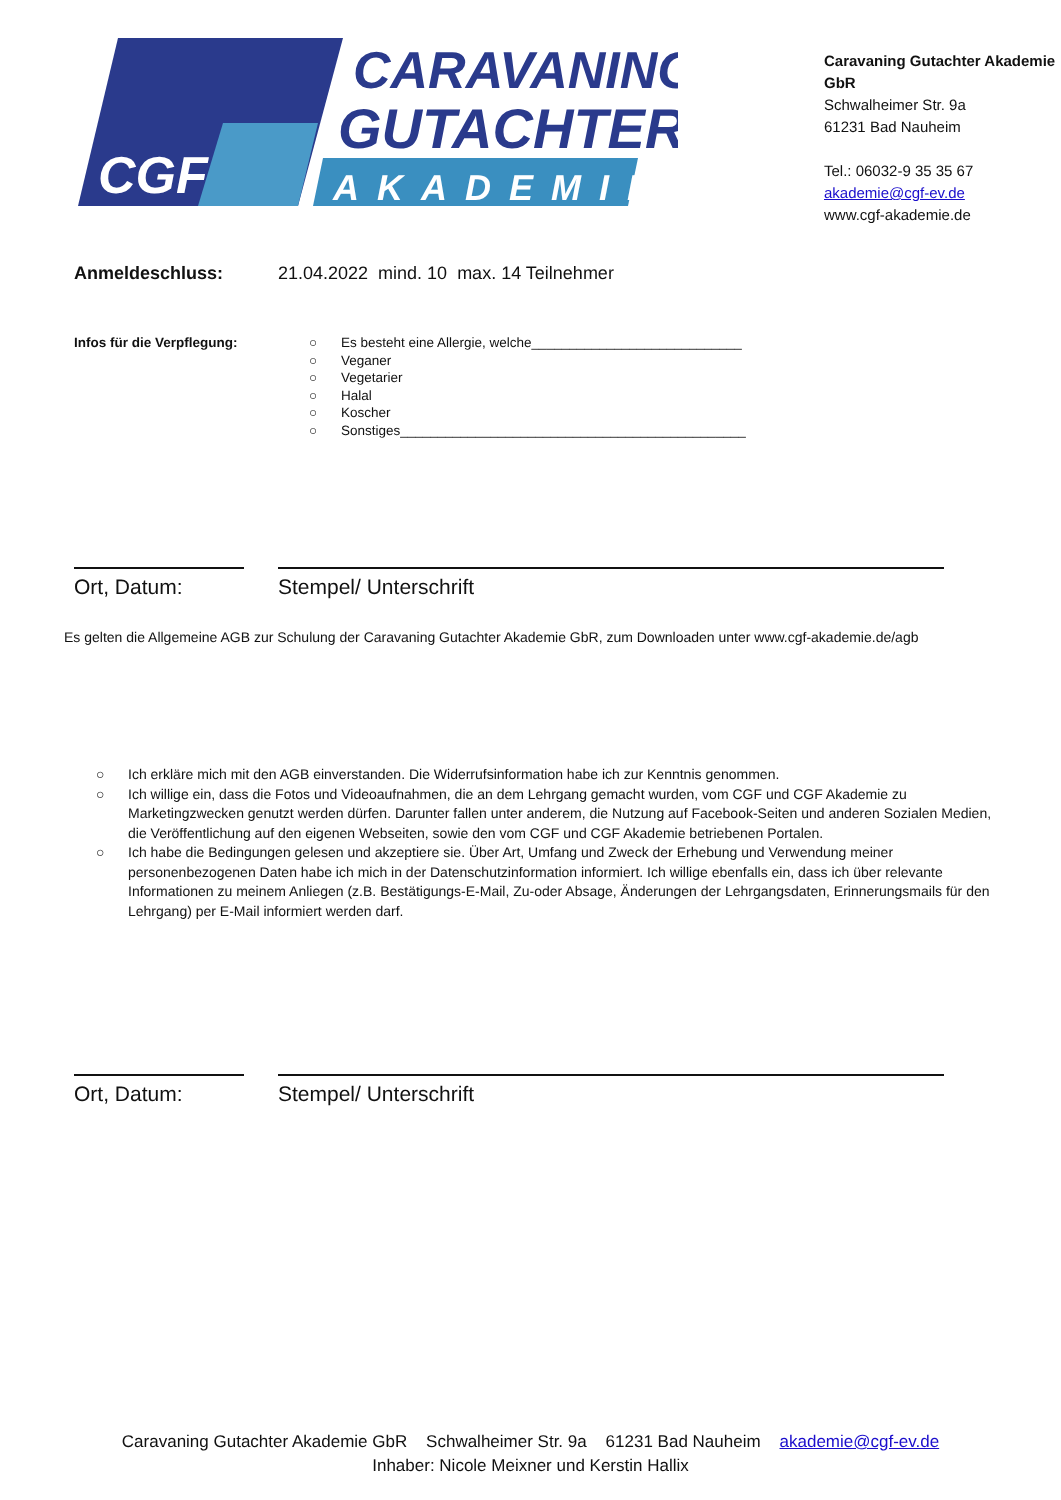CGF
CARAVANING-
GUTACHTER
AKADEMIE
Caravaning Gutachter Akademie GbR
Schwalheimer Str. 9a
61231 Bad Nauheim
Tel.: 06032-9 35 35 67
akademie@cgf-ev.de
www.cgf-akademie.de
Anmeldeschluss: 21.04.2022 mind. 10 max. 14 Teilnehmer
Infos für die Verpflegung: ○ Es besteht eine Allergie, welche____________________________
○ Veganer
○ Vegetarier
○ Halal
○ Koscher
○ Sonstiges______________________________________________
Ort, Datum: Stempel/ Unterschrift
Es gelten die Allgemeine AGB zur Schulung der Caravaning Gutachter Akademie GbR, zum Downloaden unter www.cgf-akademie.de/agb
○ Ich erkläre mich mit den AGB einverstanden. Die Widerrufsinformation habe ich zur Kenntnis genommen.
○ Ich willige ein, dass die Fotos und Videoaufnahmen, die an dem Lehrgang gemacht wurden, vom CGF und CGF Akademie zu Marketingzwecken genutzt werden dürfen. Darunter fallen unter anderem, die Nutzung auf Facebook-Seiten und anderen Sozialen Medien, die Veröffentlichung auf den eigenen Webseiten, sowie den vom CGF und CGF Akademie betriebenen Portalen.
○ Ich habe die Bedingungen gelesen und akzeptiere sie. Über Art, Umfang und Zweck der Erhebung und Verwendung meiner personenbezogenen Daten habe ich mich in der Datenschutzinformation informiert. Ich willige ebenfalls ein, dass ich über relevante Informationen zu meinem Anliegen (z.B. Bestätigungs-E-Mail, Zu-oder Absage, Änderungen der Lehrgangsdaten, Erinnerungsmails für den Lehrgang) per E-Mail informiert werden darf.
Ort, Datum: Stempel/ Unterschrift
Caravaning Gutachter Akademie GbR Schwalheimer Str. 9a 61231 Bad Nauheim akademie@cgf-ev.de
Inhaber: Nicole Meixner und Kerstin Hallix